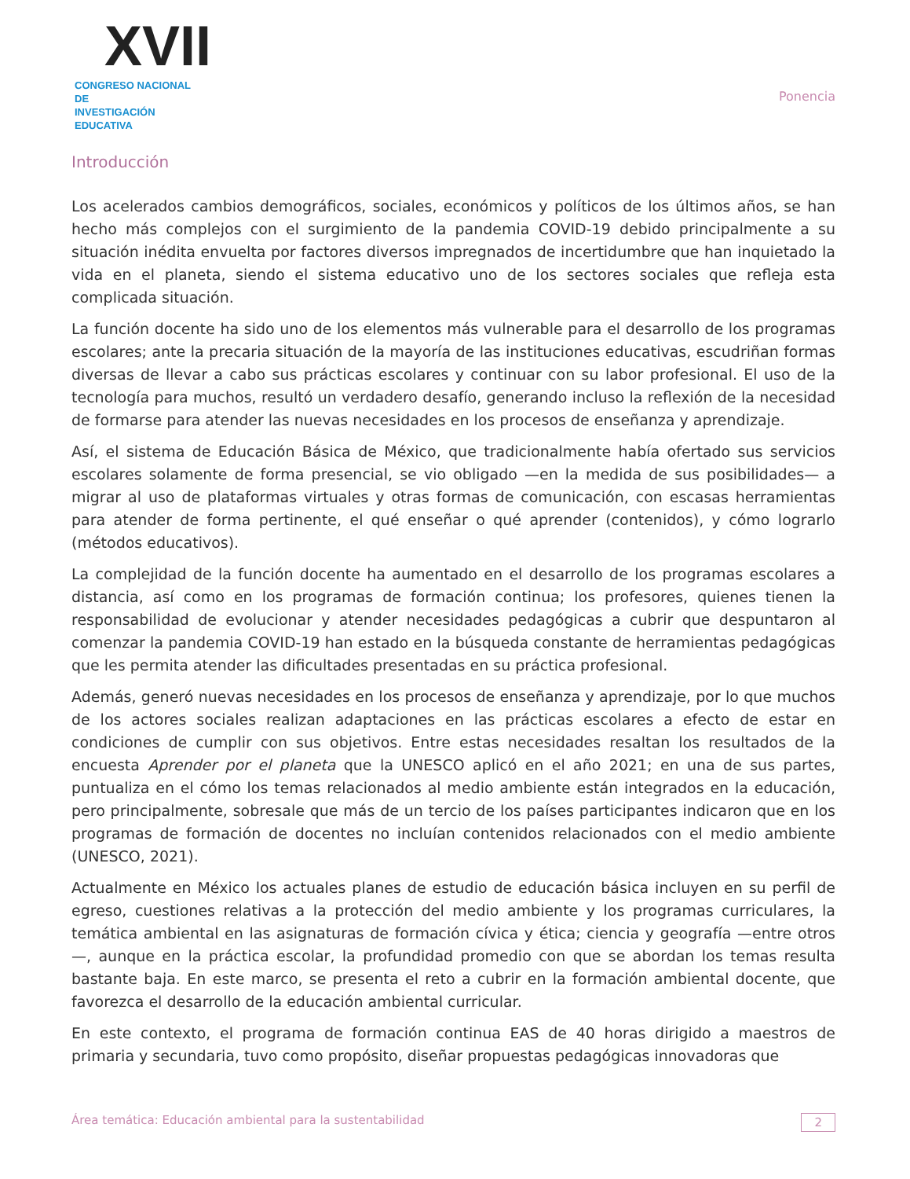XVII
CONGRESO NACIONAL DE
INVESTIGACIÓN EDUCATIVA
Ponencia
Introducción
Los acelerados cambios demográficos, sociales, económicos y políticos de los últimos años, se han hecho más complejos con el surgimiento de la pandemia COVID-19 debido principalmente a su situación inédita envuelta por factores diversos impregnados de incertidumbre que han inquietado la vida en el planeta, siendo el sistema educativo uno de los sectores sociales que refleja esta complicada situación.
La función docente ha sido uno de los elementos más vulnerable para el desarrollo de los programas escolares; ante la precaria situación de la mayoría de las instituciones educativas, escudriñan formas diversas de llevar a cabo sus prácticas escolares y continuar con su labor profesional. El uso de la tecnología para muchos, resultó un verdadero desafío, generando incluso la reflexión de la necesidad de formarse para atender las nuevas necesidades en los procesos de enseñanza y aprendizaje.
Así, el sistema de Educación Básica de México, que tradicionalmente había ofertado sus servicios escolares solamente de forma presencial, se vio obligado —en la medida de sus posibilidades— a migrar al uso de plataformas virtuales y otras formas de comunicación, con escasas herramientas para atender de forma pertinente, el qué enseñar o qué aprender (contenidos), y cómo lograrlo (métodos educativos).
La complejidad de la función docente ha aumentado en el desarrollo de los programas escolares a distancia, así como en los programas de formación continua; los profesores, quienes tienen la responsabilidad de evolucionar y atender necesidades pedagógicas a cubrir que despuntaron al comenzar la pandemia COVID-19 han estado en la búsqueda constante de herramientas pedagógicas que les permita atender las dificultades presentadas en su práctica profesional.
Además, generó nuevas necesidades en los procesos de enseñanza y aprendizaje, por lo que muchos de los actores sociales realizan adaptaciones en las prácticas escolares a efecto de estar en condiciones de cumplir con sus objetivos. Entre estas necesidades resaltan los resultados de la encuesta Aprender por el planeta que la UNESCO aplicó en el año 2021; en una de sus partes, puntualiza en el cómo los temas relacionados al medio ambiente están integrados en la educación, pero principalmente, sobresale que más de un tercio de los países participantes indicaron que en los programas de formación de docentes no incluían contenidos relacionados con el medio ambiente (UNESCO, 2021).
Actualmente en México los actuales planes de estudio de educación básica incluyen en su perfil de egreso, cuestiones relativas a la protección del medio ambiente y los programas curriculares, la temática ambiental en las asignaturas de formación cívica y ética; ciencia y geografía —entre otros—, aunque en la práctica escolar, la profundidad promedio con que se abordan los temas resulta bastante baja. En este marco, se presenta el reto a cubrir en la formación ambiental docente, que favorezca el desarrollo de la educación ambiental curricular.
En este contexto, el programa de formación continua EAS de 40 horas dirigido a maestros de primaria y secundaria, tuvo como propósito, diseñar propuestas pedagógicas innovadoras que
Área temática: Educación ambiental para la sustentabilidad 2